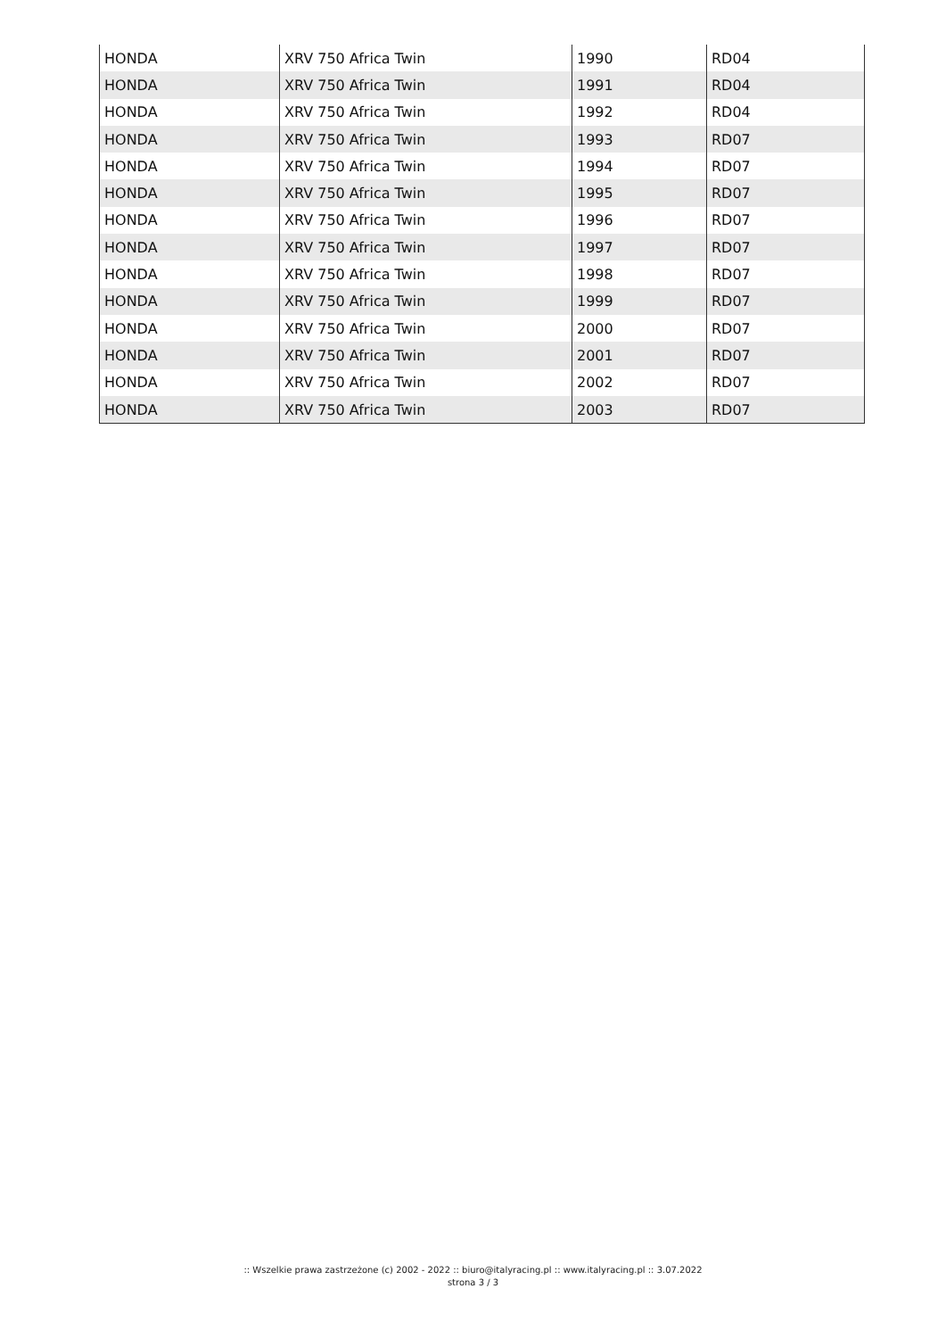| HONDA | XRV 750 Africa Twin | 1990 | RD04 |
| HONDA | XRV 750 Africa Twin | 1991 | RD04 |
| HONDA | XRV 750 Africa Twin | 1992 | RD04 |
| HONDA | XRV 750 Africa Twin | 1993 | RD07 |
| HONDA | XRV 750 Africa Twin | 1994 | RD07 |
| HONDA | XRV 750 Africa Twin | 1995 | RD07 |
| HONDA | XRV 750 Africa Twin | 1996 | RD07 |
| HONDA | XRV 750 Africa Twin | 1997 | RD07 |
| HONDA | XRV 750 Africa Twin | 1998 | RD07 |
| HONDA | XRV 750 Africa Twin | 1999 | RD07 |
| HONDA | XRV 750 Africa Twin | 2000 | RD07 |
| HONDA | XRV 750 Africa Twin | 2001 | RD07 |
| HONDA | XRV 750 Africa Twin | 2002 | RD07 |
| HONDA | XRV 750 Africa Twin | 2003 | RD07 |
:: Wszelkie prawa zastrzeżone (c) 2002 - 2022 :: biuro@italyracing.pl :: www.italyracing.pl :: 3.07.2022
strona 3 / 3